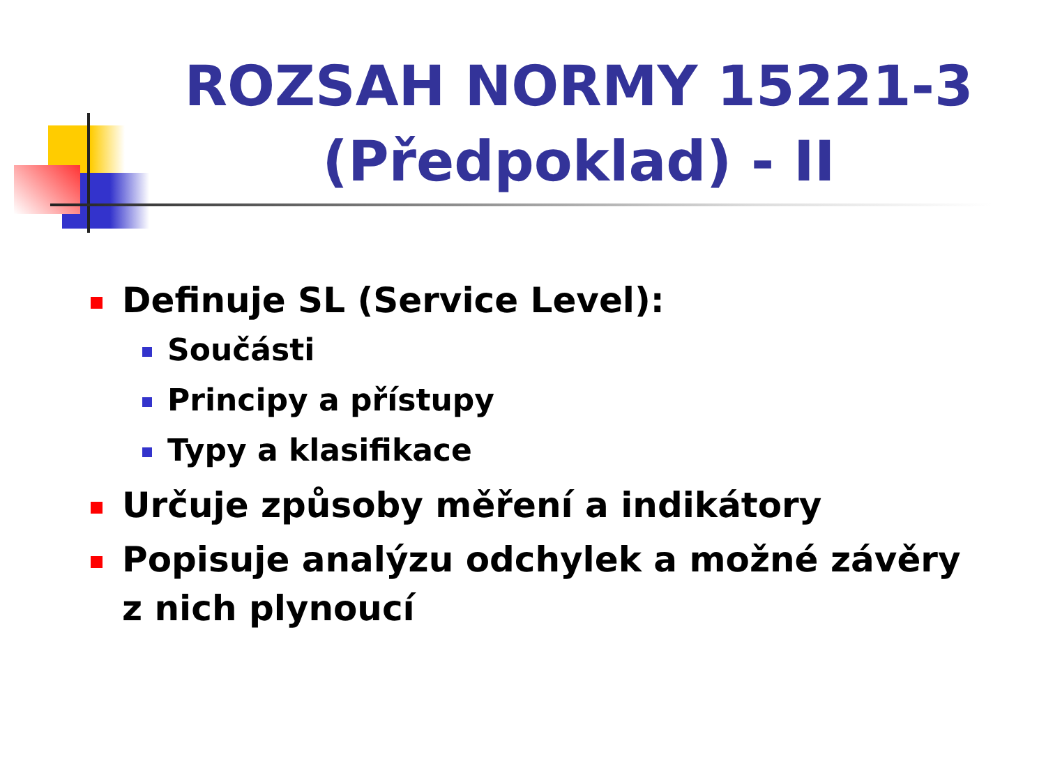ROZSAH NORMY 15221-3 (Předpoklad) - II
Definuje SL (Service Level):
Součásti
Principy a přístupy
Typy a klasifikace
Určuje způsoby měření a indikátory
Popisuje analýzu odchylek a možné závěry
z nich plynoucí